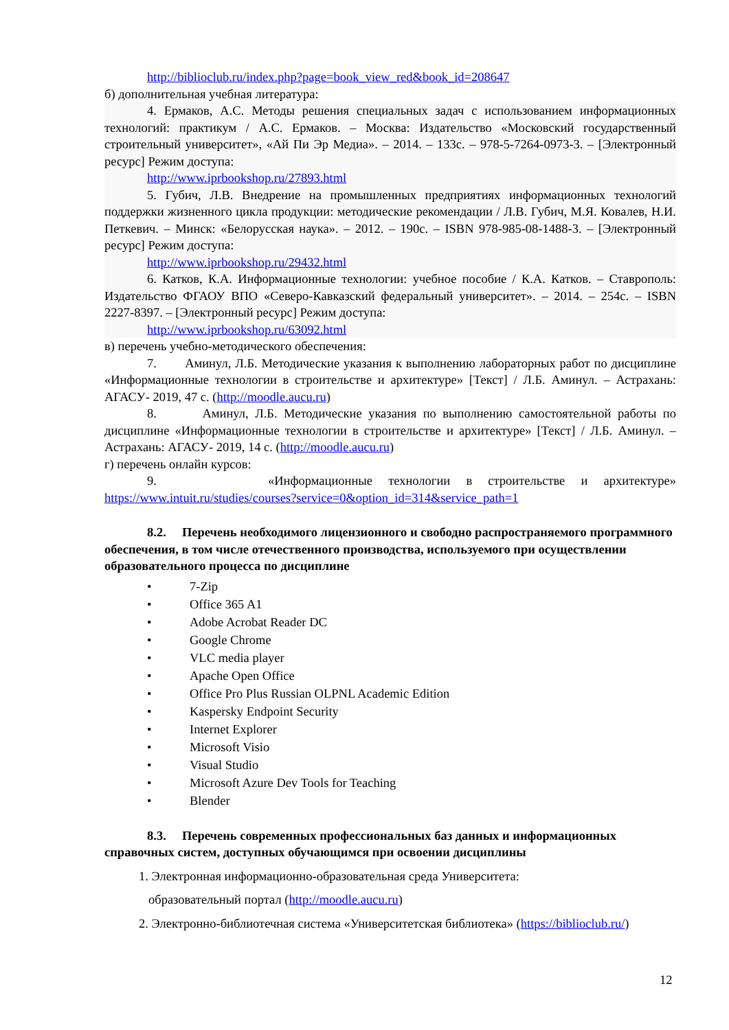http://biblioclub.ru/index.php?page=book_view_red&book_id=208647
б) дополнительная учебная литература:
4. Ермаков, А.С. Методы решения специальных задач с использованием информационных технологий: практикум / А.С. Ермаков. – Москва: Издательство «Московский государственный строительный университет», «Ай Пи Эр Медиа». – 2014. – 133с. – 978-5-7264-0973-3. – [Электронный ресурс] Режим доступа:
http://www.iprbookshop.ru/27893.html
5. Губич, Л.В. Внедрение на промышленных предприятиях информационных технологий поддержки жизненного цикла продукции: методические рекомендации / Л.В. Губич, М.Я. Ковалев, Н.И. Петкевич. – Минск: «Белорусская наука». – 2012. – 190с. – ISBN 978-985-08-1488-3. – [Электронный ресурс] Режим доступа:
http://www.iprbookshop.ru/29432.html
6. Катков, К.А. Информационные технологии: учебное пособие / К.А. Катков. – Ставрополь: Издательство ФГАОУ ВПО «Северо-Кавказский федеральный университет». – 2014. – 254с. – ISBN 2227-8397. – [Электронный ресурс] Режим доступа:
http://www.iprbookshop.ru/63092.html
в) перечень учебно-методического обеспечения:
7. Аминул, Л.Б. Методические указания к выполнению лабораторных работ по дисциплине «Информационные технологии в строительстве и архитектуре» [Текст] / Л.Б. Аминул. – Астрахань: АГАСУ- 2019, 47 с. (http://moodle.aucu.ru)
8. Аминул, Л.Б. Методические указания по выполнению самостоятельной работы по дисциплине «Информационные технологии в строительстве и архитектуре» [Текст] / Л.Б. Аминул. – Астрахань: АГАСУ- 2019, 14 с. (http://moodle.aucu.ru)
г) перечень онлайн курсов:
9. «Информационные технологии в строительстве и архитектуре» https://www.intuit.ru/studies/courses?service=0&option_id=314&service_path=1
8.2. Перечень необходимого лицензионного и свободно распространяемого программного обеспечения, в том числе отечественного производства, используемого при осуществлении образовательного процесса по дисциплине
• 7-Zip
• Office 365 A1
• Adobe Acrobat Reader DC
• Google Chrome
• VLC media player
• Apache Open Office
• Office Pro Plus Russian OLPNL Academic Edition
• Kaspersky Endpoint Security
• Internet Explorer
• Microsoft Visio
• Visual Studio
• Microsoft Azure Dev Tools for Teaching
• Blender
8.3. Перечень современных профессиональных баз данных и информационных справочных систем, доступных обучающимся при освоении дисциплины
1. Электронная информационно-образовательная среда Университета:
образовательный портал (http://moodle.aucu.ru)
2. Электронно-библиотечная система «Университетская библиотека» (https://biblioclub.ru/)
12